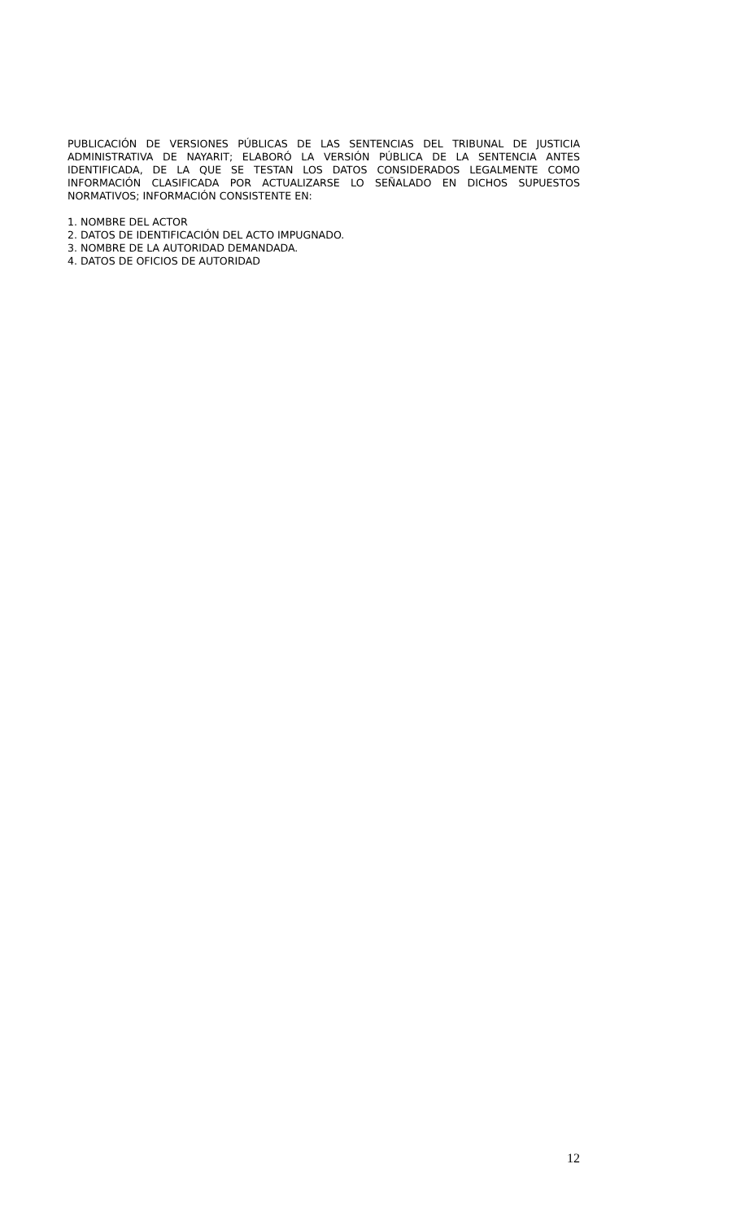PUBLICACIÓN DE VERSIONES PÚBLICAS DE LAS SENTENCIAS DEL TRIBUNAL DE JUSTICIA ADMINISTRATIVA DE NAYARIT; ELABORÓ LA VERSIÓN PÚBLICA DE LA SENTENCIA ANTES IDENTIFICADA, DE LA QUE SE TESTAN LOS DATOS CONSIDERADOS LEGALMENTE COMO INFORMACIÓN CLASIFICADA POR ACTUALIZARSE LO SEÑALADO EN DICHOS SUPUESTOS NORMATIVOS; INFORMACIÓN CONSISTENTE EN:
1. NOMBRE DEL ACTOR
2. DATOS DE IDENTIFICACIÓN DEL ACTO IMPUGNADO.
3. NOMBRE DE LA AUTORIDAD DEMANDADA.
4. DATOS DE OFICIOS DE AUTORIDAD
12